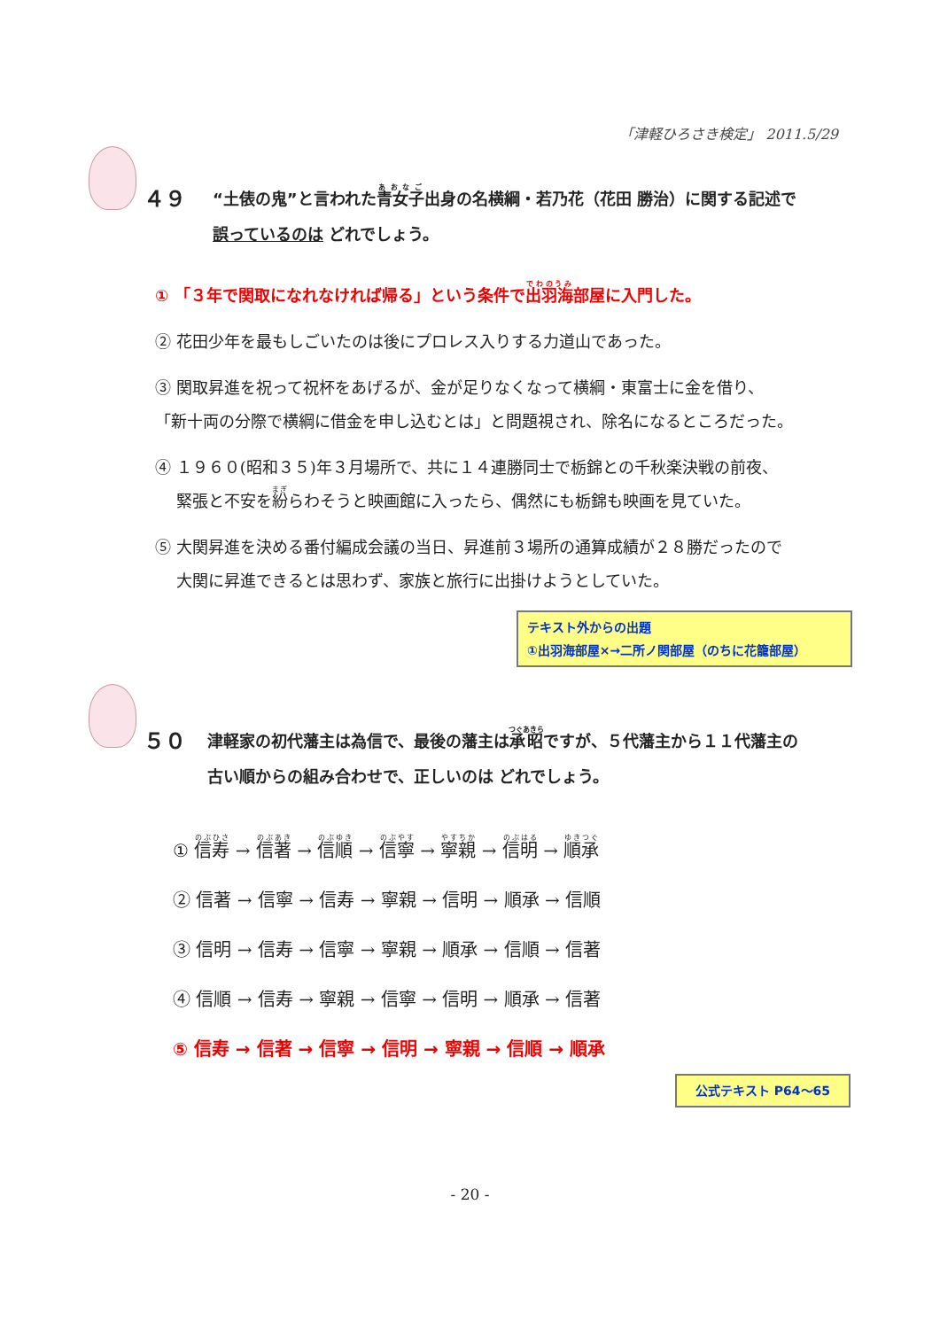「津軽ひろさき検定」 2011.5/29
４９
“土俵の鬼”と言われた青女子出身の名横綱・若乃花（花田 勝治）に関する記述で
誤っているのは どれでしょう。
① 「３年で関取になれなければ帰る」という条件で出羽海部屋に入門した。
② 花田少年を最もしごいたのは後にプロレス入りする力道山であった。
③ 関取昇進を祝って祝杯をあげるが、金が足りなくなって横綱・東富士に金を借り、
「新十両の分際で横綱に借金を申し込むとは」と問題視され、除名になるところだった。
④ １９６０(昭和３５)年３月場所で、共に１４連勝同士で栃錦との千秋楽決戦の前夜、
　 緊張と不安を紛らわそうと映画館に入ったら、偶然にも栃錦も映画を見ていた。
⑤ 大関昇進を決める番付編成会議の当日、昇進前３場所の通算成績が２８勝だったので
　 大関に昇進できるとは思わず、家族と旅行に出掛けようとしていた。
テキスト外からの出題
①出羽海部屋×→二所ノ関部屋（のちに花籠部屋）
５０
津軽家の初代藩主は為信で、最後の藩主は承昭ですが、５代藩主から１１代藩主の
古い順からの組み合わせで、正しいのは どれでしょう。
① 信寿 → 信著 → 信順 → 信寧 → 寧親 → 信明 → 順承
② 信著 → 信寧 → 信寿 → 寧親 → 信明 → 順承 → 信順
③ 信明 → 信寿 → 信寧 → 寧親 → 順承 → 信順 → 信著
④ 信順 → 信寿 → 寧親 → 信寧 → 信明 → 順承 → 信著
⑤ 信寿 → 信著 → 信寧 → 信明 → 寧親 → 信順 → 順承
公式テキスト P64～65
- 20 -